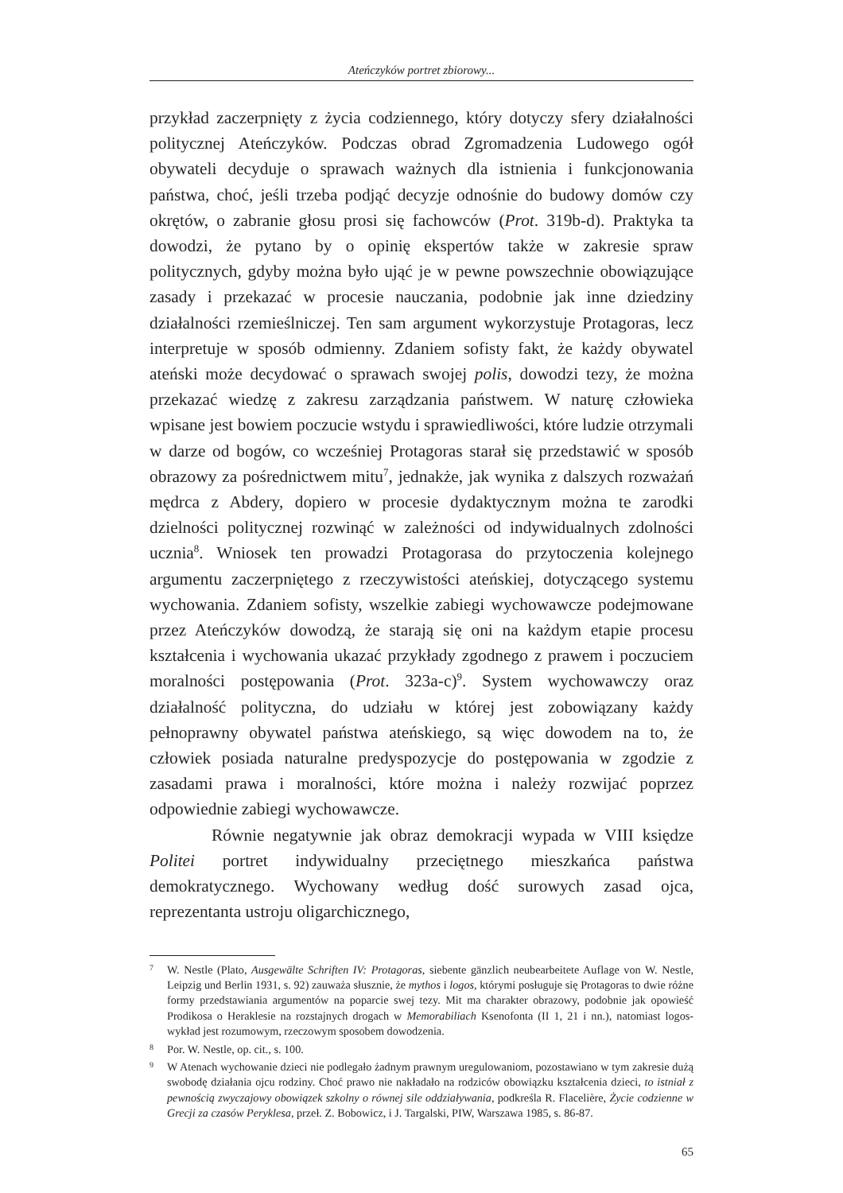Ateńczyków portret zbiorowy...
przykład zaczerpnięty z życia codziennego, który dotyczy sfery działalności politycznej Ateńczyków. Podczas obrad Zgromadzenia Ludowego ogół obywateli decyduje o sprawach ważnych dla istnienia i funkcjonowania państwa, choć, jeśli trzeba podjąć decyzje odnośnie do budowy domów czy okrętów, o zabranie głosu prosi się fachowców (Prot. 319b-d). Praktyka ta dowodzi, że pytano by o opinię ekspertów także w zakresie spraw politycznych, gdyby można było ująć je w pewne powszechnie obowiązujące zasady i przekazać w procesie nauczania, podobnie jak inne dziedziny działalności rzemieślniczej. Ten sam argument wykorzystuje Protagoras, lecz interpretuje w sposób odmienny. Zdaniem sofisty fakt, że każdy obywatel ateński może decydować o sprawach swojej polis, dowodzi tezy, że można przekazać wiedzę z zakresu zarządzania państwem. W naturę człowieka wpisane jest bowiem poczucie wstydu i sprawiedliwości, które ludzie otrzymali w darze od bogów, co wcześniej Protagoras starał się przedstawić w sposób obrazowy za pośrednictwem mitu<sup>7</sup>, jednakże, jak wynika z dalszych rozważań mędrca z Abdery, dopiero w procesie dydaktycznym można te zarodki dzielności politycznej rozwinąć w zależności od indywidualnych zdolności ucznia<sup>8</sup>. Wniosek ten prowadzi Protagorasa do przytoczenia kolejnego argumentu zaczerpniętego z rzeczywistości ateńskiej, dotyczącego systemu wychowania. Zdaniem sofisty, wszelkie zabiegi wychowawcze podejmowane przez Ateńczyków dowodzą, że starają się oni na każdym etapie procesu kształcenia i wychowania ukazać przykłady zgodnego z prawem i poczuciem moralności postępowania (Prot. 323a-c)<sup>9</sup>. System wychowawczy oraz działalność polityczna, do udziału w której jest zobowiązany każdy pełnoprawny obywatel państwa ateńskiego, są więc dowodem na to, że człowiek posiada naturalne predyspozycje do postępowania w zgodzie z zasadami prawa i moralności, które można i należy rozwijać poprzez odpowiednie zabiegi wychowawcze.
Równie negatywnie jak obraz demokracji wypada w VIII księdze Politei portret indywidualny przeciętnego mieszkańca państwa demokratycznego. Wychowany według dość surowych zasad ojca, reprezentanta ustroju oligarchicznego,
7 W. Nestle (Plato, Ausgewälte Schriften IV: Protagoras, siebente gänzlich neubearbeitete Auflage von W. Nestle, Leipzig und Berlin 1931, s. 92) zauważa słusznie, że mythos i logos, którymi posługuje się Protagoras to dwie różne formy przedstawiania argumentów na poparcie swej tezy. Mit ma charakter obrazowy, podobnie jak opowieść Prodikosa o Heraklesie na rozstajnych drogach w Memorabiliach Ksenofonta (II 1, 21 i nn.), natomiast logos-wykład jest rozumowym, rzeczowym sposobem dowodzenia.
8 Por. W. Nestle, op. cit., s. 100.
9 W Atenach wychowanie dzieci nie podlegało żadnym prawnym uregulowaniom, pozostawiano w tym zakresie dużą swobodę działania ojcu rodziny. Choć prawo nie nakładało na rodziców obowiązku kształcenia dzieci, to istniał z pewnością zwyczajowy obowiązek szkolny o równej sile oddziaływania, podkreśla R. Flacelière, Życie codzienne w Grecji za czasów Peryklesa, przeł. Z. Bobowicz, i J. Targalski, PIW, Warszawa 1985, s. 86-87.
65